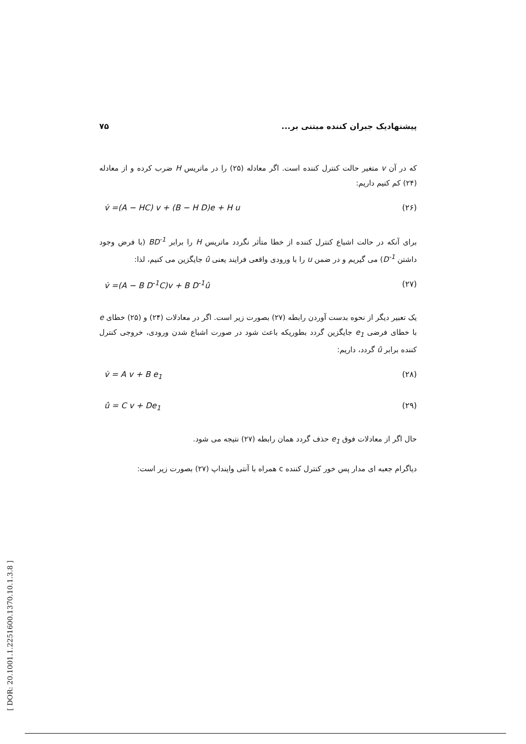پیشنهادیک جبران کننده مبتنی بر... ۷۵
که در آن v متغیر حالت کنترل کننده است. اگر معادله (۲۵) را در ماتریس H ضرب کرده و از معادله (۲۴) کم کنیم داریم:
v̇ =(A − HC) v + (B − H D)e + H u (۲۶)
برای آنکه در حالت اشباع کنترل کننده از خطا متأثر نگردد ماتریس H را برابر BD<sup>-1</sup> (با فرض وجود داشتن D<sup>-1</sup>) می گیریم و در ضمن u را با ورودی واقعی فرایند یعنی û جایگزین می کنیم، لذا:
v̇ =(A − B D<sup>-1</sup>C)v + B D<sup>-1</sup>û (۲۷)
یک تعبیر دیگر از نحوه بدست آوردن رابطه (۲۷) بصورت زیر است. اگر در معادلات (۲۴) و (۲۵) خطای e با خطای فرضی e<sub>1</sub> جایگزین گردد بطوریکه باعث شود در صورت اشباع شدن ورودی، خروجی کنترل کننده برابر û گردد، داریم:
v̇ = A v + B e<sub>1</sub> (۲۸)
û = C v + De<sub>1</sub> (۲۹)
حال اگر از معادلات فوق e<sub>1</sub> حذف گردد همان رابطه (۲۷) نتیجه می شود.
دیاگرام جعبه ای مدار پس خور کنترل کننده c همراه با آنتی واینداپ (۲۷) بصورت زیر است:
[ DOR: 20.1001.1.2251600.1370.10.1.3.8 ]